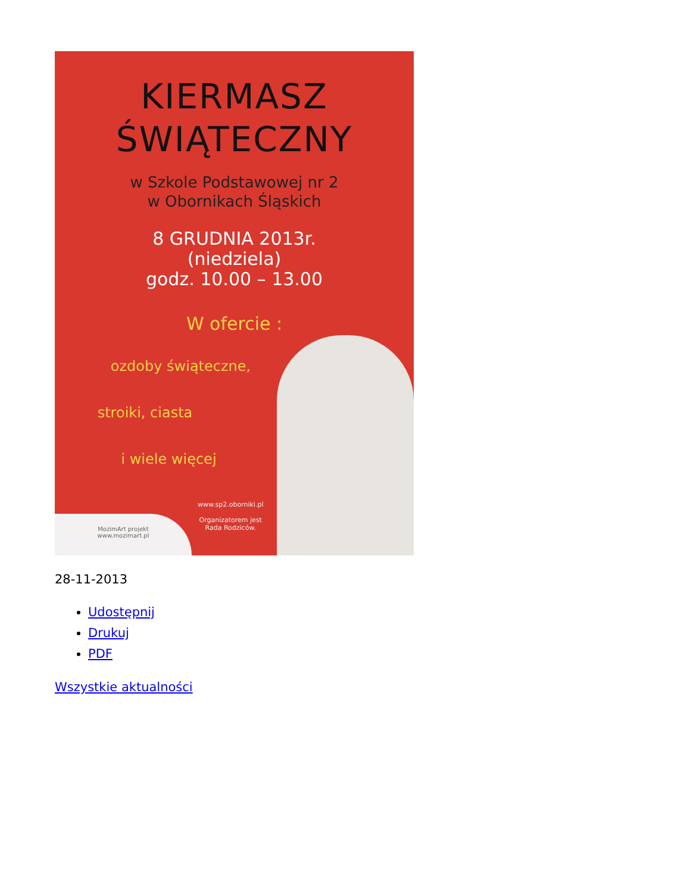KIERMASZ
ŚWIĄTECZNY
w Szkole Podstawowej nr 2
w Obornikach Śląskich
8 GRUDNIA 2013r.
(niedziela)
godz. 10.00 – 13.00
W ofercie :
ozdoby świąteczne,
stroiki, ciasta
i wiele więcej
www.sp2.oborniki.pl
Organizatorem jest
Rada Rodziców.
MozimArt projekt
www.mozimart.pl
28-11-2013
Udostępnij
Drukuj
PDF
Wszystkie aktualności